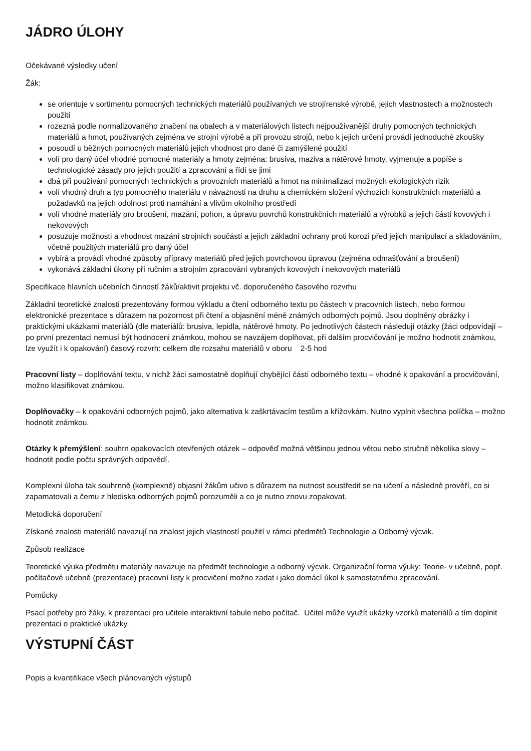JÁDRO ÚLOHY
Očekávané výsledky učení
Žák:
se orientuje v sortimentu pomocných technických materiálů používaných ve strojírenské výrobě, jejich vlastnostech a možnostech použití
rozezná podle normalizovaného značení na obalech a v materiálových listech nejpoužívanější druhy pomocných technických materiálů a hmot, používaných zejména ve strojní výrobě a při provozu strojů, nebo k jejich určení provádí jednoduché zkoušky
posoudí u běžných pomocných materiálů jejich vhodnost pro dané či zamýšlené použití
volí pro daný účel vhodné pomocné materiály a hmoty zejména: brusiva, maziva a nátěrové hmoty, vyjmenuje a popíše s technologické zásady pro jejich použití a zpracování a řídí se jimi
dbá při používání pomocných technických a provozních materiálů a hmot na minimalizaci možných ekologických rizik
volí vhodný druh a typ pomocného materiálu v návaznosti na druhu a chemickém složení výchozích konstrukčních materiálů a požadavků na jejich odolnost proti namáhání a vlivům okolního prostředí
volí vhodné materiály pro broušení, mazání, pohon, a úpravu povrchů konstrukčních materiálů a výrobků a jejich částí kovových i nekovových
posuzuje možnosti a vhodnost mazání strojních součástí a jejich základní ochrany proti korozi před jejich manipulací a skladováním, včetně použitých materiálů pro daný účel
vybírá a provádí vhodné způsoby přípravy materiálů před jejich povrchovou úpravou (zejména odmašťování a broušení)
vykonává základní úkony při ručním a strojním zpracování vybraných kovových i nekovových materiálů
Specifikace hlavních učebních činností žáků/aktivit projektu vč. doporučeného časového rozvrhu
Základní teoretické znalosti prezentovány formou výkladu a čtení odborného textu po částech v pracovních listech, nebo formou elektronické prezentace s důrazem na pozornost při čtení a objasnění méně známých odborných pojmů. Jsou doplněny obrázky i praktickými ukázkami materiálů (dle materiálů: brusiva, lepidla, nátěrové hmoty. Po jednotlivých částech následují otázky (žáci odpovídají – po první prezentaci nemusí být hodnoceni známkou, mohou se navzájem doplňovat, při dalším procvičování je možno hodnotit známkou, lze využít i k opakování) časový rozvrh: celkem dle rozsahu materiálů v oboru 2-5 hod
Pracovní listy – doplňování textu, v nichž žáci samostatně doplňují chybějící části odborného textu – vhodné k opakování a procvičování, možno klasifikovat známkou.
Doplňovačky – k opakování odborných pojmů, jako alternativa k zaškrtávacím testům a křížovkám. Nutno vyplnit všechna políčka – možno hodnotit známkou.
Otázky k přemýšlení: souhrn opakovacích otevřených otázek – odpověď možná většinou jednou větou nebo stručně několika slovy – hodnotit podle počtu správných odpovědí.
Komplexní úloha tak souhrnně (komplexně) objasní žákům učivo s důrazem na nutnost soustředit se na učení a následně prověří, co si zapamatovali a čemu z hlediska odborných pojmů porozuměli a co je nutno znovu zopakovat.
Metodická doporučení
Získané znalosti materiálů navazují na znalost jejich vlastností použití v rámci předmětů Technologie a Odborný výcvik.
Způsob realizace
Teoretické výuka předmětu materiály navazuje na předmět technologie a odborný výcvik. Organizační forma výuky: Teorie- v učebně, popř. počítačové učebně (prezentace) pracovní listy k procvičení možno zadat i jako domácí úkol k samostatnému zpracování.
Pomůcky
Psací potřeby pro žáky, k prezentaci pro učitele interaktivní tabule nebo počítač. Učitel může využít ukázky vzorků materiálů a tím doplnit prezentaci o praktické ukázky.
VÝSTUPNÍ ČÁST
Popis a kvantifikace všech plánovaných výstupů